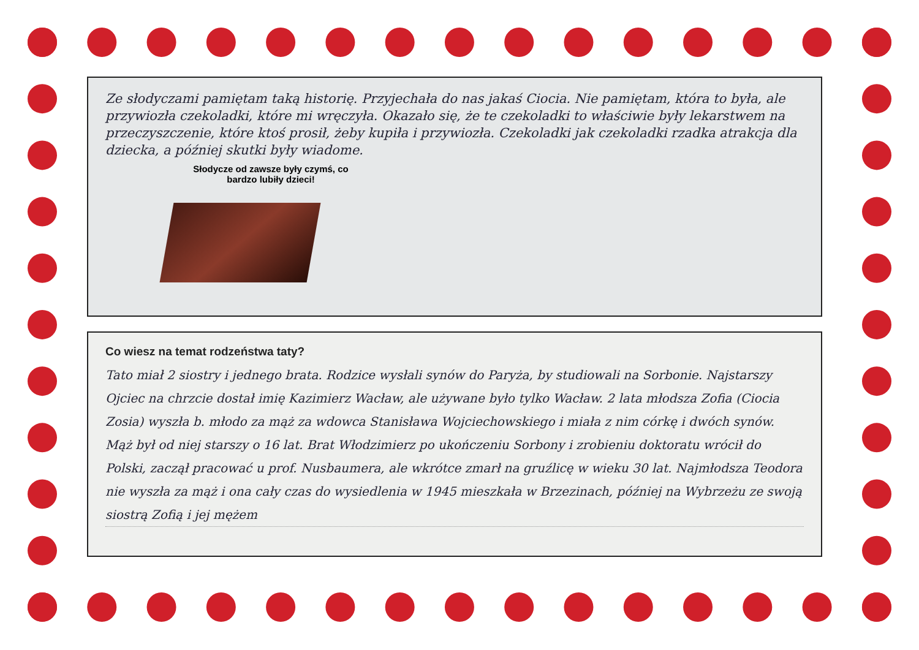Ze słodyczami pamiętam taką historię. Przyjechała do nas jakaś Ciocia. Nie pamiętam, która to była, ale przywiozła czekoladki, które mi wręczyła. Okazało się, że te czekoladki to właściwie były lekarstwem na przeczyszczenie, które ktoś prosił, żeby kupiła i przywiozła. Czekoladki jak czekoladki rzadka atrakcja dla dziecka, a później skutki były wiadome.
Słodycze od zawsze były czymś, co bardzo lubiły dzieci!
Co wiesz na temat rodzeństwa taty?
Tato miał 2 siostry i jednego brata. Rodzice wysłali synów do Paryża, by studiowali na Sorbonie. Najstarszy Ojciec na chrzcie dostał imię Kazimierz Wacław, ale używane było tylko Wacław. 2 lata młodsza Zofia (Ciocia Zosia) wyszła b. młodo za mąż za wdowca Stanisława Wojciechowskiego i miała z nim córkę i dwóch synów. Mąż był od niej starszy o 16 lat. Brat Włodzimierz po ukończeniu Sorbony i zrobieniu doktoratu wrócił do Polski, zaczął pracować u prof. Nusbaumera, ale wkrótce zmarł na gruźlicę w wieku 30 lat. Najmłodsza Teodora nie wyszła za mąż i ona cały czas do wysiedlenia w 1945 mieszkała w Brzezinach, później na Wybrzeżu ze swoją siostrą Zofią i jej mężem